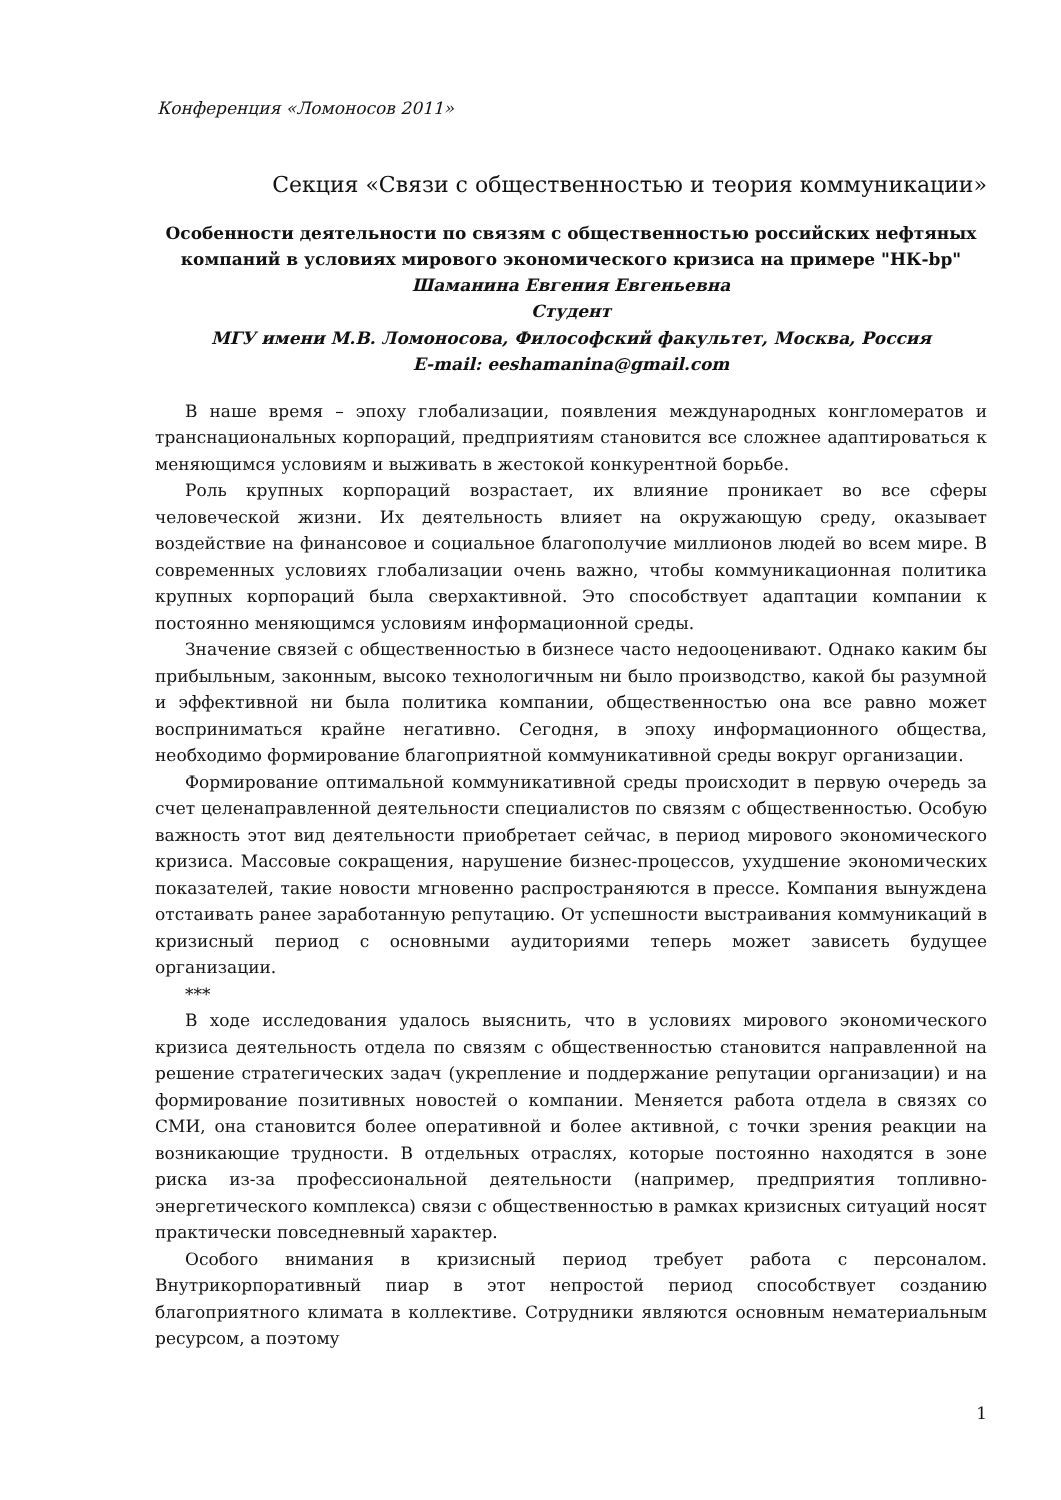Конференция «Ломоносов 2011»
Секция «Связи с общественностью и теория коммуникации»
Особенности деятельности по связям с общественностью российских нефтяных компаний в условиях мирового экономического кризиса на примере "НК-bp"
Шаманина Евгения Евгеньевна
Студент
МГУ имени М.В. Ломоносова, Философский факультет, Москва, Россия
E-mail: eeshamanina@gmail.com
В наше время – эпоху глобализации, появления международных конгломератов и транснациональных корпораций, предприятиям становится все сложнее адаптироваться к меняющимся условиям и выживать в жестокой конкурентной борьбе.
Роль крупных корпораций возрастает, их влияние проникает во все сферы человеческой жизни. Их деятельность влияет на окружающую среду, оказывает воздействие на финансовое и социальное благополучие миллионов людей во всем мире. В современных условиях глобализации очень важно, чтобы коммуникационная политика крупных корпораций была сверхактивной. Это способствует адаптации компании к постоянно меняющимся условиям информационной среды.
Значение связей с общественностью в бизнесе часто недооценивают. Однако каким бы прибыльным, законным, высоко технологичным ни было производство, какой бы разумной и эффективной ни была политика компании, общественностью она все равно может восприниматься крайне негативно. Сегодня, в эпоху информационного общества, необходимо формирование благоприятной коммуникативной среды вокруг организации.
Формирование оптимальной коммуникативной среды происходит в первую очередь за счет целенаправленной деятельности специалистов по связям с общественностью. Особую важность этот вид деятельности приобретает сейчас, в период мирового экономического кризиса. Массовые сокращения, нарушение бизнес-процессов, ухудшение экономических показателей, такие новости мгновенно распространяются в прессе. Компания вынуждена отстаивать ранее заработанную репутацию. От успешности выстраивания коммуникаций в кризисный период с основными аудиториями теперь может зависеть будущее организации.
***
В ходе исследования удалось выяснить, что в условиях мирового экономического кризиса деятельность отдела по связям с общественностью становится направленной на решение стратегических задач (укрепление и поддержание репутации организации) и на формирование позитивных новостей о компании. Меняется работа отдела в связях со СМИ, она становится более оперативной и более активной, с точки зрения реакции на возникающие трудности. В отдельных отраслях, которые постоянно находятся в зоне риска из-за профессиональной деятельности (например, предприятия топливно-энергетического комплекса) связи с общественностью в рамках кризисных ситуаций носят практически повседневный характер.
Особого внимания в кризисный период требует работа с персоналом. Внутрикорпоративный пиар в этот непростой период способствует созданию благоприятного климата в коллективе. Сотрудники являются основным нематериальным ресурсом, а поэтому
1